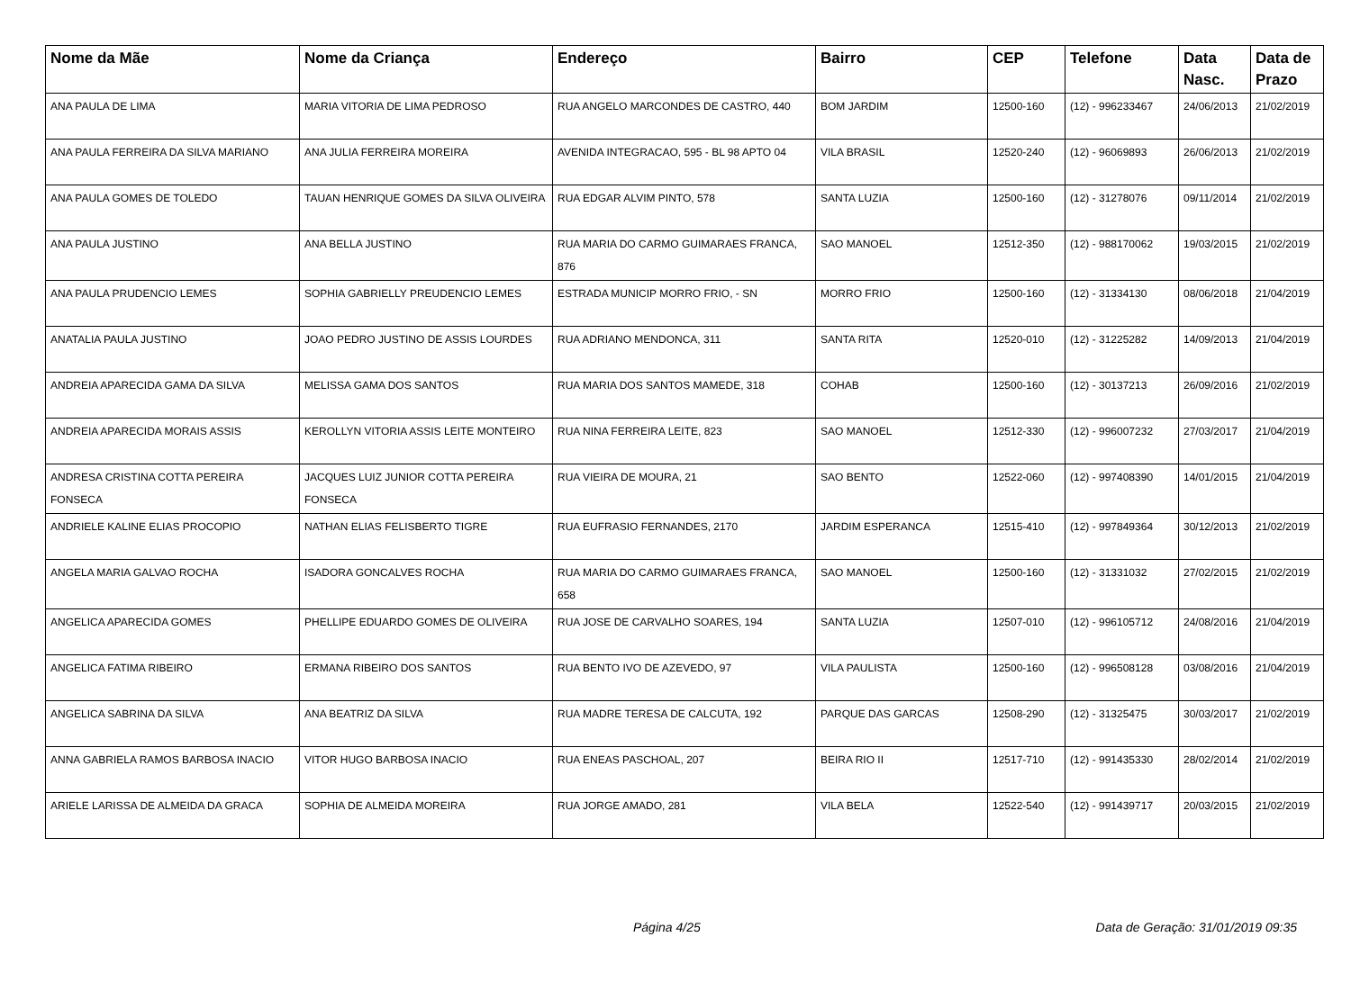| Nome da Mãe | Nome da Criança | Endereço | Bairro | CEP | Telefone | Data Nasc. | Data de Prazo |
| --- | --- | --- | --- | --- | --- | --- | --- |
| ANA PAULA DE LIMA | MARIA VITORIA DE LIMA PEDROSO | RUA ANGELO MARCONDES DE CASTRO, 440 | BOM JARDIM | 12500-160 | (12) - 996233467 | 24/06/2013 | 21/02/2019 |
| ANA PAULA FERREIRA DA SILVA MARIANO | ANA JULIA FERREIRA MOREIRA | AVENIDA INTEGRACAO, 595 - BL 98 APTO 04 | VILA BRASIL | 12520-240 | (12) - 96069893 | 26/06/2013 | 21/02/2019 |
| ANA PAULA GOMES DE TOLEDO | TAUAN HENRIQUE GOMES DA SILVA OLIVEIRA | RUA EDGAR ALVIM PINTO, 578 | SANTA LUZIA | 12500-160 | (12) - 31278076 | 09/11/2014 | 21/02/2019 |
| ANA PAULA JUSTINO | ANA BELLA JUSTINO | RUA MARIA DO CARMO GUIMARAES FRANCA, 876 | SAO MANOEL | 12512-350 | (12) - 988170062 | 19/03/2015 | 21/02/2019 |
| ANA PAULA PRUDENCIO LEMES | SOPHIA GABRIELLY PREUDENCIO LEMES | ESTRADA MUNICIP MORRO FRIO, - SN | MORRO FRIO | 12500-160 | (12) - 31334130 | 08/06/2018 | 21/04/2019 |
| ANATALIA PAULA JUSTINO | JOAO PEDRO JUSTINO DE ASSIS LOURDES | RUA ADRIANO MENDONCA, 311 | SANTA RITA | 12520-010 | (12) - 31225282 | 14/09/2013 | 21/04/2019 |
| ANDREIA APARECIDA GAMA DA SILVA | MELISSA GAMA DOS SANTOS | RUA MARIA DOS SANTOS MAMEDE, 318 | COHAB | 12500-160 | (12) - 30137213 | 26/09/2016 | 21/02/2019 |
| ANDREIA APARECIDA MORAIS ASSIS | KEROLLYN VITORIA ASSIS LEITE MONTEIRO | RUA NINA FERREIRA LEITE, 823 | SAO MANOEL | 12512-330 | (12) - 996007232 | 27/03/2017 | 21/04/2019 |
| ANDRESA CRISTINA COTTA PEREIRA FONSECA | JACQUES LUIZ JUNIOR COTTA PEREIRA FONSECA | RUA VIEIRA DE MOURA, 21 | SAO BENTO | 12522-060 | (12) - 997408390 | 14/01/2015 | 21/04/2019 |
| ANDRIELE KALINE ELIAS PROCOPIO | NATHAN ELIAS FELISBERTO TIGRE | RUA EUFRASIO FERNANDES, 2170 | JARDIM ESPERANCA | 12515-410 | (12) - 997849364 | 30/12/2013 | 21/02/2019 |
| ANGELA MARIA GALVAO ROCHA | ISADORA GONCALVES ROCHA | RUA MARIA DO CARMO GUIMARAES FRANCA, 658 | SAO MANOEL | 12500-160 | (12) - 31331032 | 27/02/2015 | 21/02/2019 |
| ANGELICA APARECIDA GOMES | PHELLIPE EDUARDO GOMES DE OLIVEIRA | RUA JOSE DE CARVALHO SOARES, 194 | SANTA LUZIA | 12507-010 | (12) - 996105712 | 24/08/2016 | 21/04/2019 |
| ANGELICA FATIMA RIBEIRO | ERMANA RIBEIRO DOS SANTOS | RUA BENTO IVO DE AZEVEDO, 97 | VILA PAULISTA | 12500-160 | (12) - 996508128 | 03/08/2016 | 21/04/2019 |
| ANGELICA SABRINA DA SILVA | ANA BEATRIZ DA SILVA | RUA MADRE TERESA DE CALCUTA, 192 | PARQUE DAS GARCAS | 12508-290 | (12) - 31325475 | 30/03/2017 | 21/02/2019 |
| ANNA GABRIELA RAMOS BARBOSA INACIO | VITOR HUGO BARBOSA INACIO | RUA ENEAS PASCHOAL, 207 | BEIRA RIO II | 12517-710 | (12) - 991435330 | 28/02/2014 | 21/02/2019 |
| ARIELE LARISSA DE ALMEIDA DA GRACA | SOPHIA DE ALMEIDA MOREIRA | RUA JORGE AMADO, 281 | VILA BELA | 12522-540 | (12) - 991439717 | 20/03/2015 | 21/02/2019 |
Página 4/25 Data de Geração: 31/01/2019 09:35